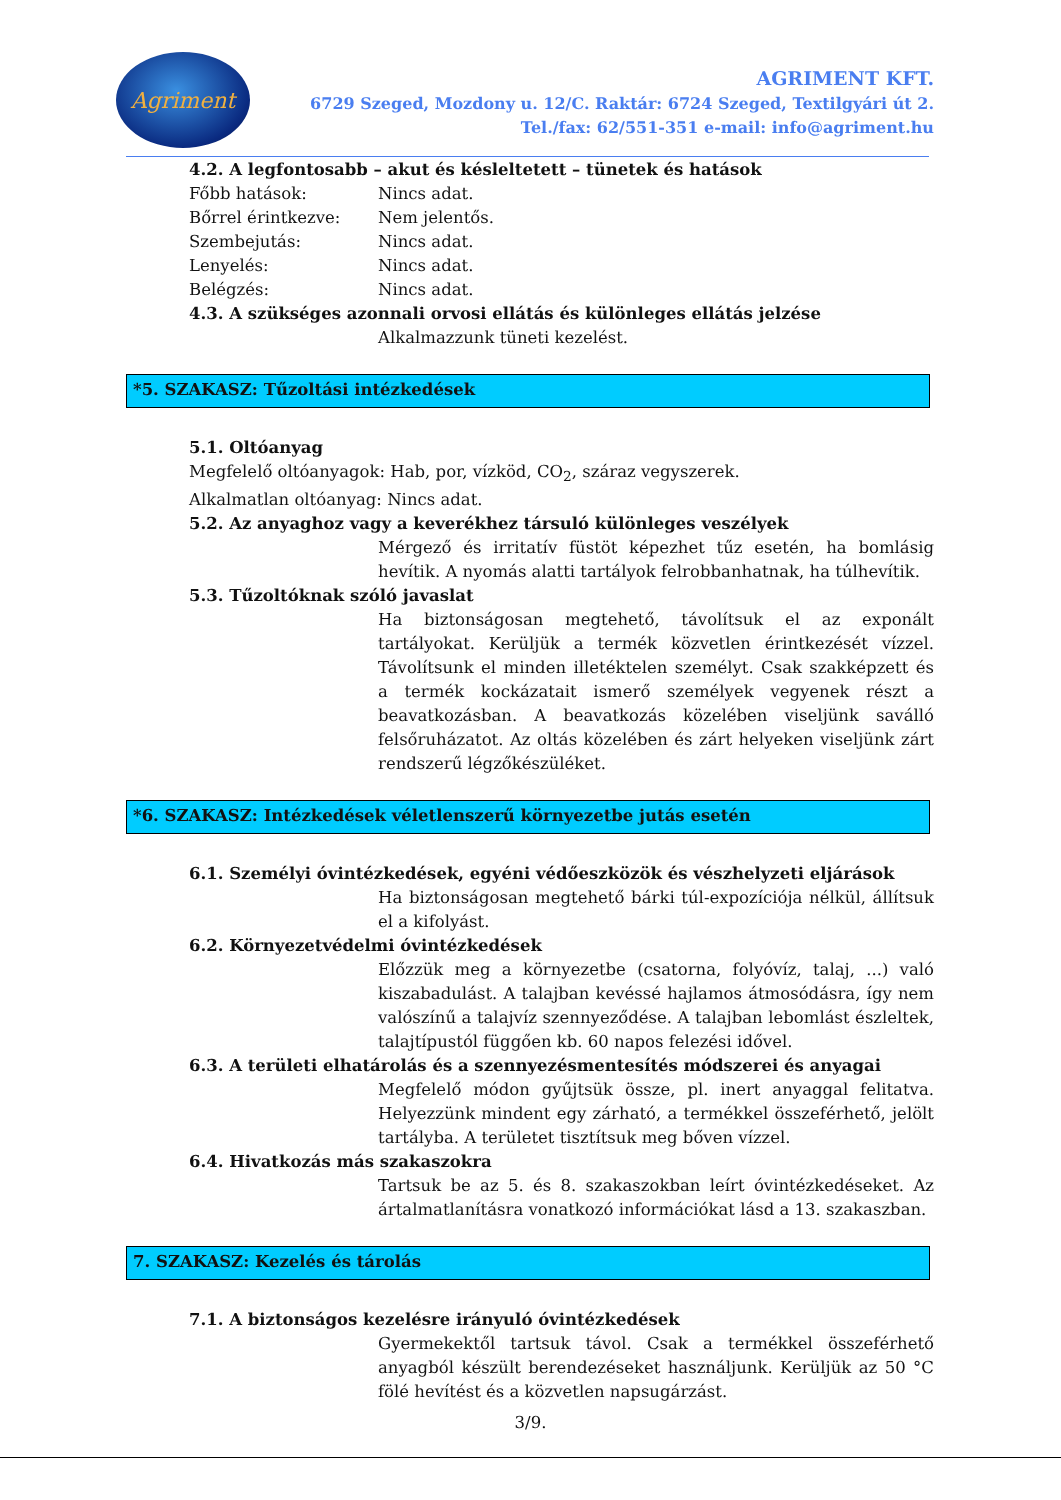Agriment
AGRIMENT KFT.
6729 Szeged, Mozdony u. 12/C. Raktár: 6724 Szeged, Textilgyári út 2.
Tel./fax: 62/551-351 e-mail: info@agriment.hu
4.2. A legfontosabb – akut és késleltetett – tünetek és hatások
Főbb hatások: Nincs adat.
Bőrrel érintkezve: Nem jelentős.
Szembejutás: Nincs adat.
Lenyelés: Nincs adat.
Belégzés: Nincs adat.
4.3. A szükséges azonnali orvosi ellátás és különleges ellátás jelzése
Alkalmazzunk tüneti kezelést.
*5. SZAKASZ: Tűzoltási intézkedések
5.1. Oltóanyag
Megfelelő oltóanyagok: Hab, por, vízköd, CO<sub>2</sub>, száraz vegyszerek.
Alkalmatlan oltóanyag: Nincs adat.
5.2. Az anyaghoz vagy a keverékhez társuló különleges veszélyek
Mérgező és irritatív füstöt képezhet tűz esetén, ha bomlásig hevítik. A nyomás alatti tartályok felrobbanhatnak, ha túlhevítik.
5.3. Tűzoltóknak szóló javaslat
Ha biztonságosan megtehető, távolítsuk el az exponált tartályokat. Kerüljük a termék közvetlen érintkezését vízzel. Távolítsunk el minden illetéktelen személyt. Csak szakképzett és a termék kockázatait ismerő személyek vegyenek részt a beavatkozásban. A beavatkozás közelében viseljünk saválló felsőruházatot. Az oltás közelében és zárt helyeken viseljünk zárt rendszerű légzőkészüléket.
*6. SZAKASZ: Intézkedések véletlenszerű környezetbe jutás esetén
6.1. Személyi óvintézkedések, egyéni védőeszközök és vészhelyzeti eljárások
Ha biztonságosan megtehető bárki túl-expozíciója nélkül, állítsuk el a kifolyást.
6.2. Környezetvédelmi óvintézkedések
Előzzük meg a környezetbe (csatorna, folyóvíz, talaj, ...) való kiszabadulást. A talajban kevéssé hajlamos átmosódásra, így nem valószínű a talajvíz szennyeződése. A talajban lebomlást észleltek, talajtípustól függően kb. 60 napos felezési idővel.
6.3. A területi elhatárolás és a szennyezésmentesítés módszerei és anyagai
Megfelelő módon gyűjtsük össze, pl. inert anyaggal felitatva. Helyezzünk mindent egy zárható, a termékkel összeférhető, jelölt tartályba. A területet tisztítsuk meg bőven vízzel.
6.4. Hivatkozás más szakaszokra
Tartsuk be az 5. és 8. szakaszokban leírt óvintézkedéseket. Az ártalmatlanításra vonatkozó információkat lásd a 13. szakaszban.
7. SZAKASZ: Kezelés és tárolás
7.1. A biztonságos kezelésre irányuló óvintézkedések
Gyermekektől tartsuk távol. Csak a termékkel összeférhető anyagból készült berendezéseket használjunk. Kerüljük az 50 °C fölé hevítést és a közvetlen napsugárzást.
3/9.